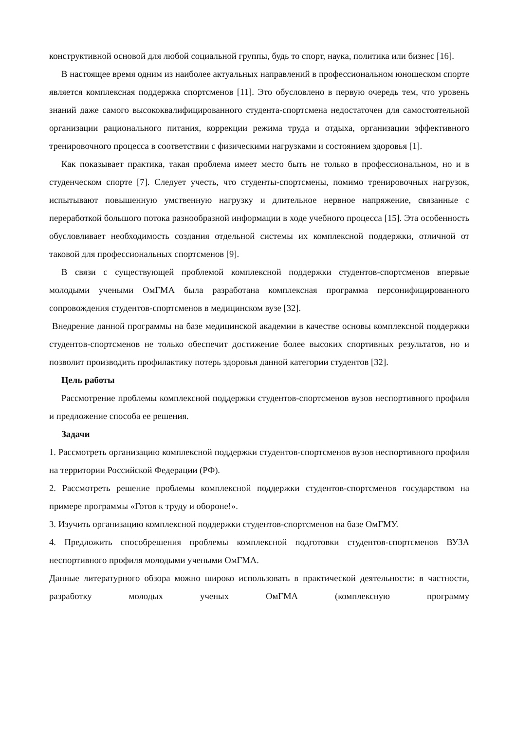конструктивной основой для любой социальной группы, будь то спорт, наука, политика или бизнес [16].
В настоящее время одним из наиболее актуальных направлений в профессиональном юношеском спорте является комплексная поддержка спортсменов [11]. Это обусловлено в первую очередь тем, что уровень знаний даже самого высококвалифицированного студента-спортсмена недостаточен для самостоятельной организации рационального питания, коррекции режима труда и отдыха, организации эффективного тренировочного процесса в соответствии с физическими нагрузками и состоянием здоровья [1].
Как показывает практика, такая проблема имеет место быть не только в профессиональном, но и в студенческом спорте [7]. Следует учесть, что студенты-спортсмены, помимо тренировочных нагрузок, испытывают повышенную умственную нагрузку и длительное нервное напряжение, связанные с переработкой большого потока разнообразной информации в ходе учебного процесса [15]. Эта особенность обусловливает необходимость создания отдельной системы их комплексной поддержки, отличной от таковой для профессиональных спортсменов [9].
В связи с существующей проблемой комплексной поддержки студентов-спортсменов впервые молодыми учеными ОмГМА была разработана комплексная программа персонифицированного сопровождения студентов-спортсменов в медицинском вузе [32].
Внедрение данной программы на базе медицинской академии в качестве основы комплексной поддержки студентов-спортсменов не только обеспечит достижение более высоких спортивных результатов, но и позволит производить профилактику потерь здоровья данной категории студентов [32].
Цель работы
Рассмотрение проблемы комплексной поддержки студентов-спортсменов вузов неспортивного профиля и предложение способа ее решения.
Задачи
1. Рассмотреть организацию комплексной поддержки студентов-спортсменов вузов неспортивного профиля на территории Российской Федерации (РФ).
2. Рассмотреть решение проблемы комплексной поддержки студентов-спортсменов государством на примере программы «Готов к труду и обороне!».
3. Изучить организацию комплексной поддержки студентов-спортсменов на базе ОмГМУ.
4. Предложить способрешения проблемы комплексной подготовки студентов-спортсменов ВУЗА неспортивного профиля молодыми учеными ОмГМА.
Данные литературного обзора можно широко использовать в практической деятельности: в частности, разработку молодых ученых ОмГМА (комплексную программу